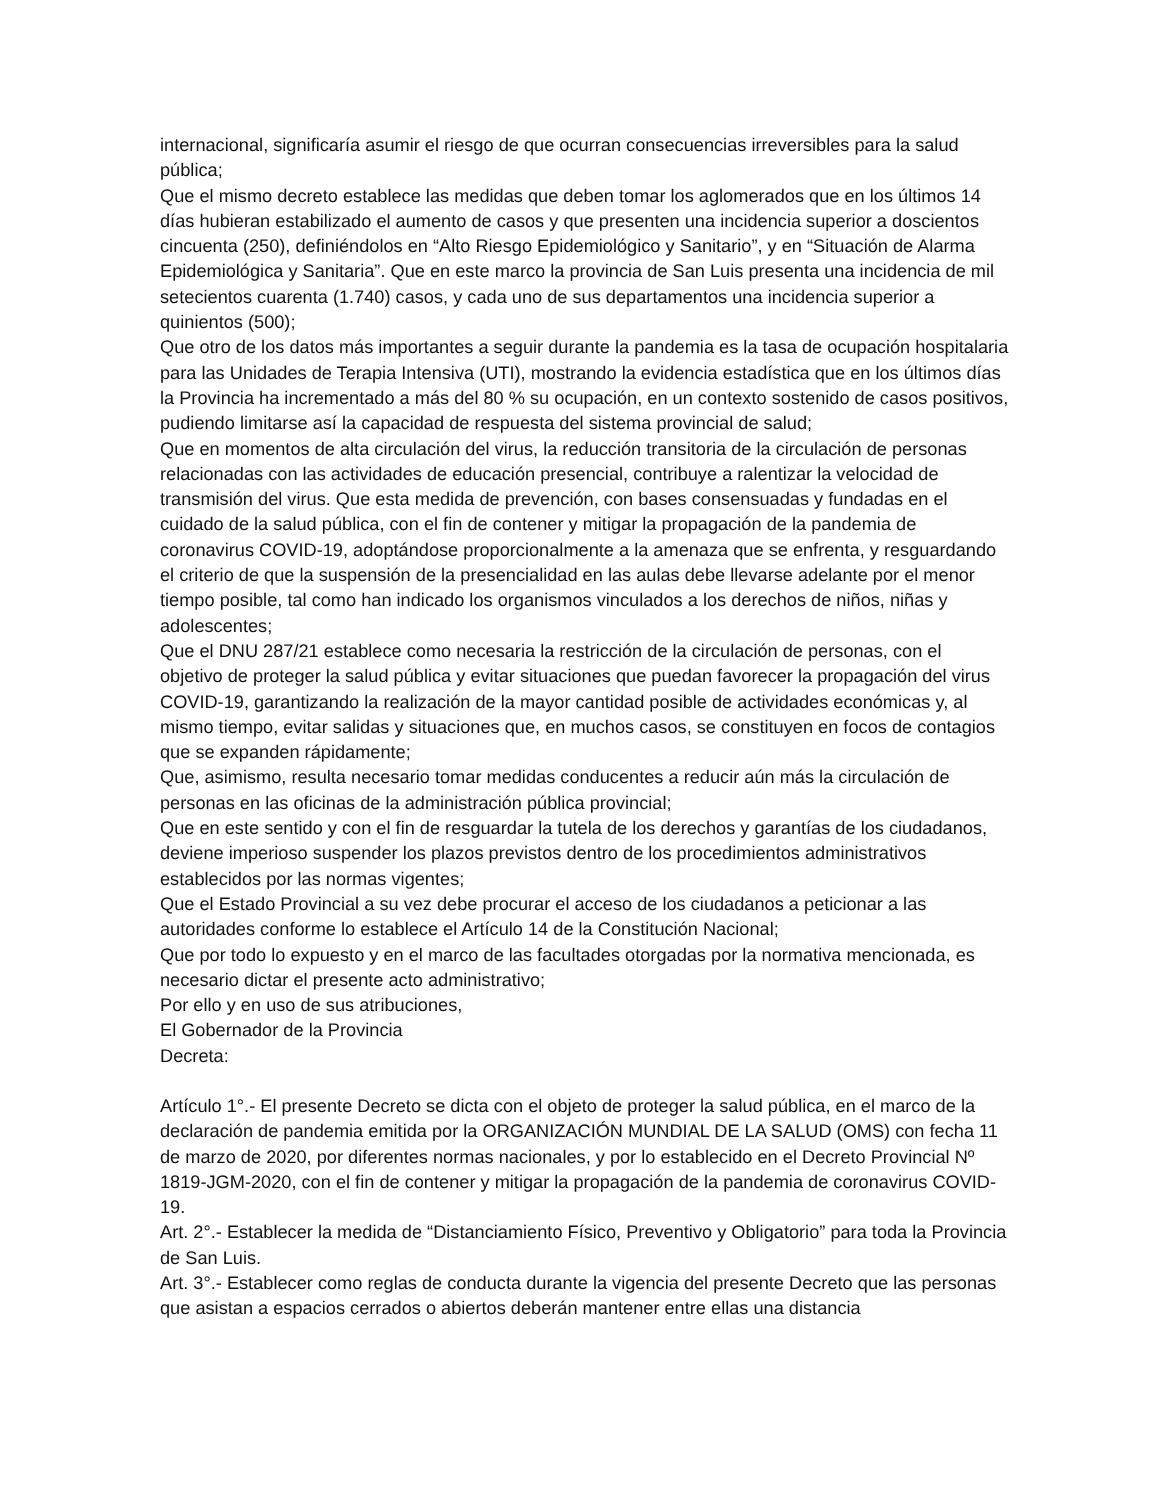internacional, significaría asumir el riesgo de que ocurran consecuencias irreversibles para la salud pública;
Que el mismo decreto establece las medidas que deben tomar los aglomerados que en los últimos 14 días hubieran estabilizado el aumento de casos y que presenten una incidencia superior a doscientos cincuenta (250), definiéndolos en “Alto Riesgo Epidemiológico y Sanitario”, y en “Situación de Alarma Epidemiológica y Sanitaria”. Que en este marco la provincia de San Luis presenta una incidencia de mil setecientos cuarenta (1.740) casos, y cada uno de sus departamentos una incidencia superior a quinientos (500);
Que otro de los datos más importantes a seguir durante la pandemia es la tasa de ocupación hospitalaria para las Unidades de Terapia Intensiva (UTI), mostrando la evidencia estadística que en los últimos días la Provincia ha incrementado a más del 80 % su ocupación, en un contexto sostenido de casos positivos, pudiendo limitarse así la capacidad de respuesta del sistema provincial de salud;
Que en momentos de alta circulación del virus, la reducción transitoria de la circulación de personas relacionadas con las actividades de educación presencial, contribuye a ralentizar la velocidad de transmisión del virus. Que esta medida de prevención, con bases consensuadas y fundadas en el cuidado de la salud pública, con el fin de contener y mitigar la propagación de la pandemia de coronavirus COVID-19, adoptándose proporcionalmente a la amenaza que se enfrenta, y resguardando el criterio de que la suspensión de la presencialidad en las aulas debe llevarse adelante por el menor tiempo posible, tal como han indicado los organismos vinculados a los derechos de niños, niñas y adolescentes;
Que el DNU 287/21 establece como necesaria la restricción de la circulación de personas, con el objetivo de proteger la salud pública y evitar situaciones que puedan favorecer la propagación del virus COVID-19, garantizando la realización de la mayor cantidad posible de actividades económicas y, al mismo tiempo, evitar salidas y situaciones que, en muchos casos, se constituyen en focos de contagios que se expanden rápidamente;
Que, asimismo, resulta necesario tomar medidas conducentes a reducir aún más la circulación de personas en las oficinas de la administración pública provincial;
Que en este sentido y con el fin de resguardar la tutela de los derechos y garantías de los ciudadanos, deviene imperioso suspender los plazos previstos dentro de los procedimientos administrativos establecidos por las normas vigentes;
Que el Estado Provincial a su vez debe procurar el acceso de los ciudadanos a peticionar a las autoridades conforme lo establece el Artículo 14 de la Constitución Nacional;
Que por todo lo expuesto y en el marco de las facultades otorgadas por la normativa mencionada, es necesario dictar el presente acto administrativo;
Por ello y en uso de sus atribuciones,
El Gobernador de la Provincia
Decreta:
Artículo 1°.- El presente Decreto se dicta con el objeto de proteger la salud pública, en el marco de la declaración de pandemia emitida por la ORGANIZACIÓN MUNDIAL DE LA SALUD (OMS) con fecha 11 de marzo de 2020, por diferentes normas nacionales, y por lo establecido en el Decreto Provincial Nº 1819-JGM-2020, con el fin de contener y mitigar la propagación de la pandemia de coronavirus COVID-19.
Art. 2°.- Establecer la medida de “Distanciamiento Físico, Preventivo y Obligatorio” para toda la Provincia de San Luis.
Art. 3°.- Establecer como reglas de conducta durante la vigencia del presente Decreto que las personas que asistan a espacios cerrados o abiertos deberán mantener entre ellas una distancia